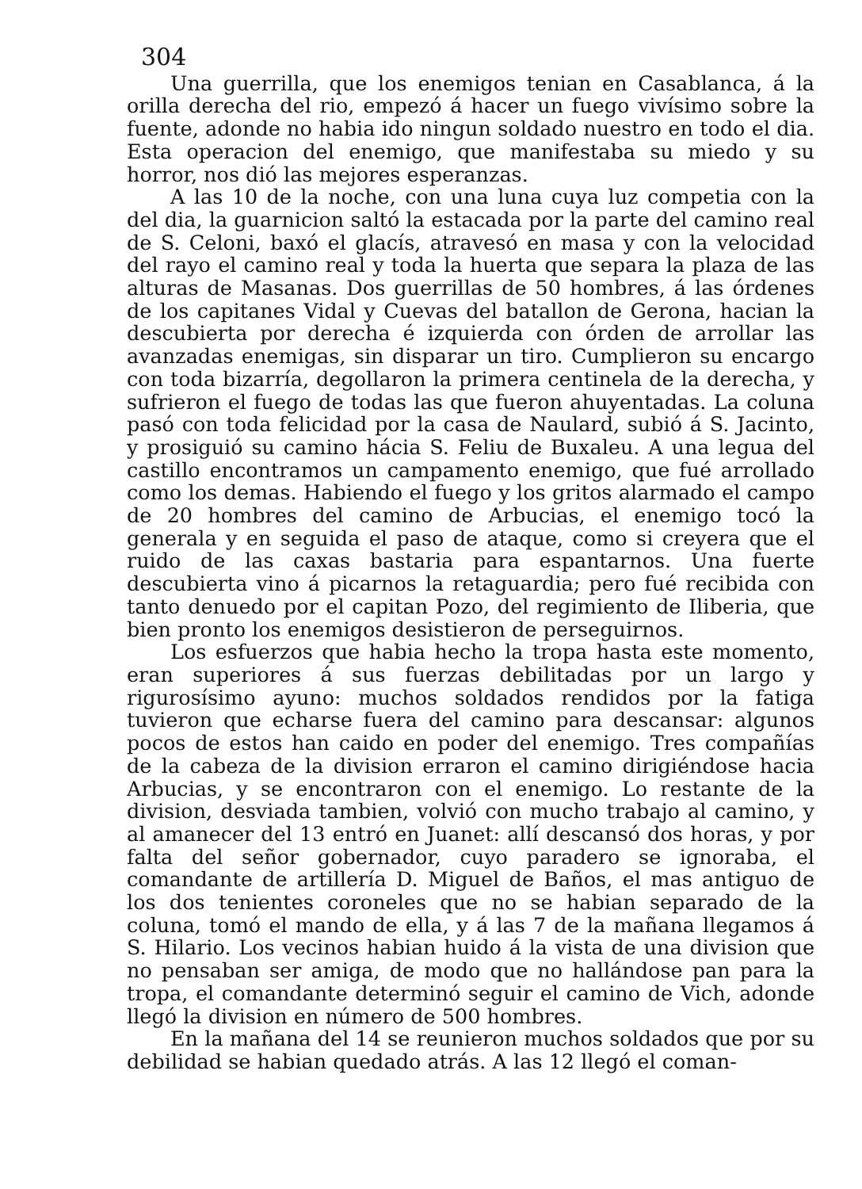304
Una guerrilla, que los enemigos tenian en Casablanca, á la orilla derecha del rio, empezó á hacer un fuego vivísimo sobre la fuente, adonde no habia ido ningun soldado nuestro en todo el dia. Esta operacion del enemigo, que manifestaba su miedo y su horror, nos dió las mejores esperanzas.
A las 10 de la noche, con una luna cuya luz competia con la del dia, la guarnicion saltó la estacada por la parte del camino real de S. Celoni, baxó el glacís, atravesó en masa y con la velocidad del rayo el camino real y toda la huerta que separa la plaza de las alturas de Masanas. Dos guerrillas de 50 hombres, á las órdenes de los capitanes Vidal y Cuevas del batallon de Gerona, hacian la descubierta por derecha é izquierda con órden de arrollar las avanzadas enemigas, sin disparar un tiro. Cumplieron su encargo con toda bizarría, degollaron la primera centinela de la derecha, y sufrieron el fuego de todas las que fueron ahuyentadas. La coluna pasó con toda felicidad por la casa de Naulard, subió á S. Jacinto, y prosiguió su camino hácia S. Feliu de Buxaleu. A una legua del castillo encontramos un campamento enemigo, que fué arrollado como los demas. Habiendo el fuego y los gritos alarmado el campo de 20 hombres del camino de Arbucias, el enemigo tocó la generala y en seguida el paso de ataque, como si creyera que el ruido de las caxas bastaria para espantarnos. Una fuerte descubierta vino á picarnos la retaguardia; pero fué recibida con tanto denuedo por el capitan Pozo, del regimiento de Iliberia, que bien pronto los enemigos desistieron de perseguirnos.
Los esfuerzos que habia hecho la tropa hasta este momento, eran superiores á sus fuerzas debilitadas por un largo y rigurosísimo ayuno: muchos soldados rendidos por la fatiga tuvieron que echarse fuera del camino para descansar: algunos pocos de estos han caido en poder del enemigo. Tres compañías de la cabeza de la division erraron el camino dirigiéndose hacia Arbucias, y se encontraron con el enemigo. Lo restante de la division, desviada tambien, volvió con mucho trabajo al camino, y al amanecer del 13 entró en Juanet: allí descansó dos horas, y por falta del señor gobernador, cuyo paradero se ignoraba, el comandante de artillería D. Miguel de Baños, el mas antiguo de los dos tenientes coroneles que no se habian separado de la coluna, tomó el mando de ella, y á las 7 de la mañana llegamos á S. Hilario. Los vecinos habian huido á la vista de una division que no pensaban ser amiga, de modo que no hallándose pan para la tropa, el comandante determinó seguir el camino de Vich, adonde llegó la division en número de 500 hombres.
En la mañana del 14 se reunieron muchos soldados que por su debilidad se habian quedado atrás. A las 12 llegó el coman-